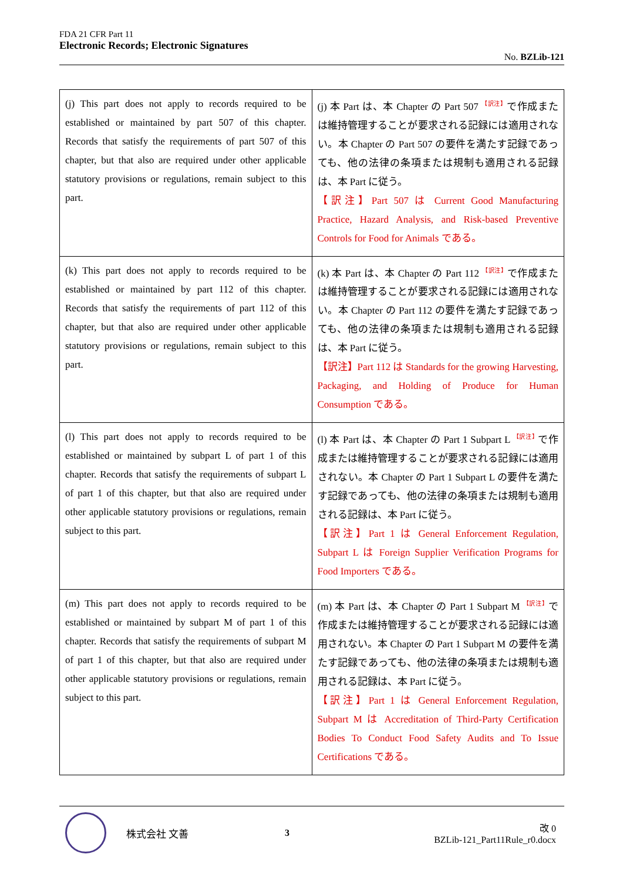FDA 21 CFR Part 11
Electronic Records; Electronic Signatures
No. BZLib-121
| (j) This part does not apply to records required to be established or maintained by part 507 of this chapter. Records that satisfy the requirements of part 507 of this chapter, but that also are required under other applicable statutory provisions or regulations, remain subject to this part. | (j) 本 Part は、本 Chapter の Part 507 <sup>【訳注】</sup>で作成または維持管理することが要求される記録には適用されない。本 Chapter の Part 507 の要件を満たす記録であっても、他の法律の条項または規制も適用される記録は、本 Part に従う。 【訳注】Part 507 は Current Good Manufacturing Practice, Hazard Analysis, and Risk-based Preventive Controls for Food for Animals である。 |
| (k) This part does not apply to records required to be established or maintained by part 112 of this chapter. Records that satisfy the requirements of part 112 of this chapter, but that also are required under other applicable statutory provisions or regulations, remain subject to this part. | (k) 本 Part は、本 Chapter の Part 112 <sup>【訳注】</sup>で作成または維持管理することが要求される記録には適用されない。本 Chapter の Part 112 の要件を満たす記録であっても、他の法律の条項または規制も適用される記録は、本 Part に従う。 【訳注】Part 112 は Standards for the growing Harvesting, Packaging, and Holding of Produce for Human Consumption である。 |
| (l) This part does not apply to records required to be established or maintained by subpart L of part 1 of this chapter. Records that satisfy the requirements of subpart L of part 1 of this chapter, but that also are required under other applicable statutory provisions or regulations, remain subject to this part. | (l) 本 Part は、本 Chapter の Part 1 Subpart L <sup>【訳注】</sup>で作成または維持管理することが要求される記録には適用されない。本 Chapter の Part 1 Subpart L の要件を満たす記録であっても、他の法律の条項または規制も適用される記録は、本 Part に従う。 【訳注】Part 1 は General Enforcement Regulation, Subpart L は Foreign Supplier Verification Programs for Food Importers である。 |
| (m) This part does not apply to records required to be established or maintained by subpart M of part 1 of this chapter. Records that satisfy the requirements of subpart M of part 1 of this chapter, but that also are required under other applicable statutory provisions or regulations, remain subject to this part. | (m) 本 Part は、本 Chapter の Part 1 Subpart M <sup>【訳注】</sup>で作成または維持管理することが要求される記録には適用されない。本 Chapter の Part 1 Subpart M の要件を満たす記録であっても、他の法律の条項または規制も適用される記録は、本 Part に従う。 【訳注】Part 1 は General Enforcement Regulation, Subpart M は Accreditation of Third-Party Certification Bodies To Conduct Food Safety Audits and To Issue Certifications である。 |
株式会社 文善 3
改 0
BZLib-121_Part11Rule_r0.docx